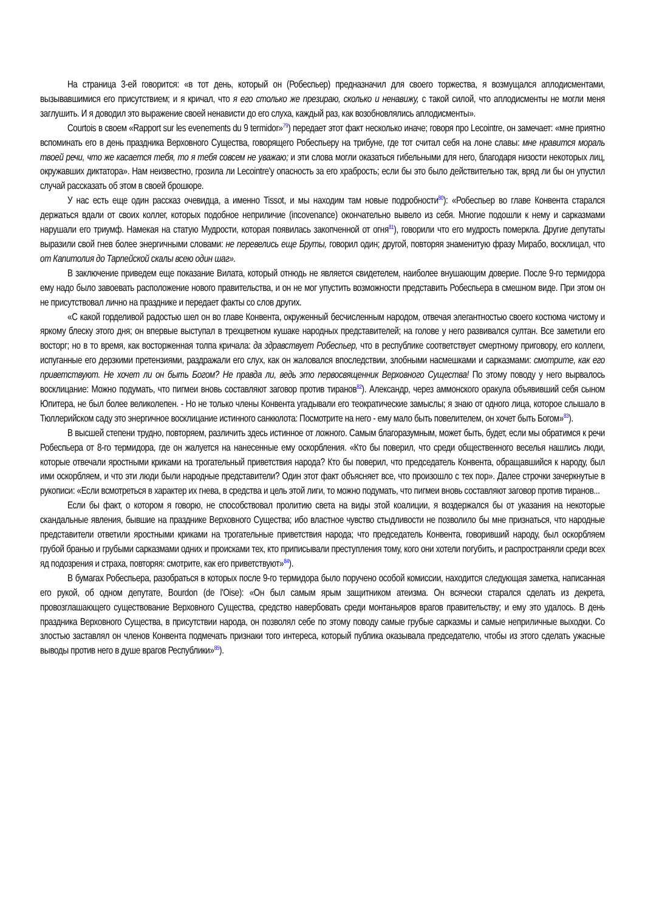На страница 3-ей говорится: «в тот день, который он (Робеспьер) предназначил для своего торжества, я возмущался аплодисментами, вызывавшимися его присутствием; и я кричал, что я его столько же презираю, сколько и ненавижу, с такой силой, что аплодисменты не могли меня заглушить. И я доводил это выражение своей ненависти до его слуха, каждый раз, как возобновлялись аплодисменты».
Courtois в своем «Rapport sur les evenements du 9 termidor»<sup>79</sup>) передает этот факт несколько иначе; говоря про Lecointre, он замечает: «мне приятно вспоминать его в день праздника Верховного Существа, говорящего Робеспьеру на трибуне, где тот считал себя на лоне славы: мне нравится мораль твоей речи, что же касается тебя, то я тебя совсем не уважаю; и эти слова могли оказаться гибельными для него, благодаря низости некоторых лиц, окружавших диктатора». Нам неизвестно, грозила ли Lecointre'у опасность за его храбрость; если бы это было действительно так, вряд ли бы он упустил случай рассказать об этом в своей брошюре.
У нас есть еще один рассказ очевидца, а именно Tissot, и мы находим там новые подробности<sup>80</sup>): «Робеспьер во главе Конвента старался держаться вдали от своих коллег, которых подобное неприличие (incovenance) окончательно вывело из себя. Многие подошли к нему и сарказмами нарушали его триумф. Намекая на статую Мудрости, которая появилась закопченной от огня<sup>81</sup>), говорили что его мудрость померкла. Другие депутаты выразили свой гнев более энергичными словами: не перевелись еще Бруты, говорил один; другой, повторяя знаменитую фразу Мирабо, восклицал, что от Капитолия до Тарпейской скалы всею один шаг».
В заключение приведем еще показание Вилата, который отнюдь не является свидетелем, наиболее внушающим доверие. После 9-го термидора ему надо было завоевать расположение нового правительства, и он не мог упустить возможности представить Робеспьера в смешном виде. При этом он не присутствовал лично на празднике и передает факты со слов других.
«С какой горделивой радостью шел он во главе Конвента, окруженный бесчисленным народом, отвечая элегантностью своего костюма чистому и яркому блеску этого дня; он впервые выступал в трехцветном кушаке народных представителей; на голове у него развивался султан. Все заметили его восторг; но в то время, как восторженная толпа кричала: да здравствует Робеспьер, что в республике соответствует смертному приговору, его коллеги, испуганные его дерзкими претензиями, раздражали его слух, как он жаловался впоследствии, злобными насмешками и сарказмами: смотрите, как его приветствуют. Не хочет ли он быть Богом? Не правда ли, ведь это первосвященник Верховного Существа! По этому поводу у него вырвалось восклицание: Можно подумать, что пигмеи вновь составляют заговор против тиранов<sup>82</sup>). Александр, через аммонского оракула объявивший себя сыном Юпитера, не был более великолепен. - Но не только члены Конвента угадывали его теократические замыслы; я знаю от одного лица, которое слышало в Тюллерийском саду это энергичное восклицание истинного санкюлота: Посмотрите на него - ему мало быть повелителем, он хочет быть Богом»<sup>83</sup>).
В высшей степени трудно, повторяем, различить здесь истинное от ложного. Самым благоразумным, может быть, будет, если мы обратимся к речи Робеспьера от 8-го термидора, где он жалуется на нанесенные ему оскорбления. «Кто бы поверил, что среди общественного веселья нашлись люди, которые отвечали яростными криками на трогательный приветствия народа? Кто бы поверил, что председатель Конвента, обращавшийся к народу, был ими оскорбляем, и что эти люди были народные представители? Один этот факт объясняет все, что произошло с тех пор». Далее строчки зачеркнутые в рукописи: «Если всмотреться в характер их гнева, в средства и цель этой лиги, то можно подумать, что пигмеи вновь составляют заговор против тиранов...
Если бы факт, о котором я говорю, не способствовал пролитию света на виды этой коалиции, я воздержался бы от указания на некоторые скандальные явления, бывшие на празднике Верховного Существа; ибо властное чувство стыдливости не позволило бы мне признаться, что народные представители ответили яростными криками на трогательные приветствия народа; что председатель Конвента, говоривший народу, был оскорбляем грубой бранью и грубыми сарказмами одних и происками тех, кто приписывали преступления тому, кого они хотели погубить, и распространяли среди всех яд подозрения и страха, повторяя: смотрите, как его приветствуют»<sup>84</sup>).
В бумагах Робеспьера, разобраться в которых после 9-го термидора было поручено особой комиссии, находится следующая заметка, написанная его рукой, об одном депутате, Bourdon (de l'Oise): «Он был самым ярым защитником атеизма. Он всячески старался сделать из декрета, провозглашающего существование Верховного Существа, средство навербовать среди монтаньяров врагов правительству; и ему это удалось. В день праздника Верховного Существа, в присутствии народа, он позволял себе по этому поводу самые грубые сарказмы и самые неприличные выходки. Со злостью заставлял он членов Конвента подмечать признаки того интереса, который публика оказывала председателю, чтобы из этого сделать ужасные выводы против него в душе врагов Республики»<sup>85</sup>).